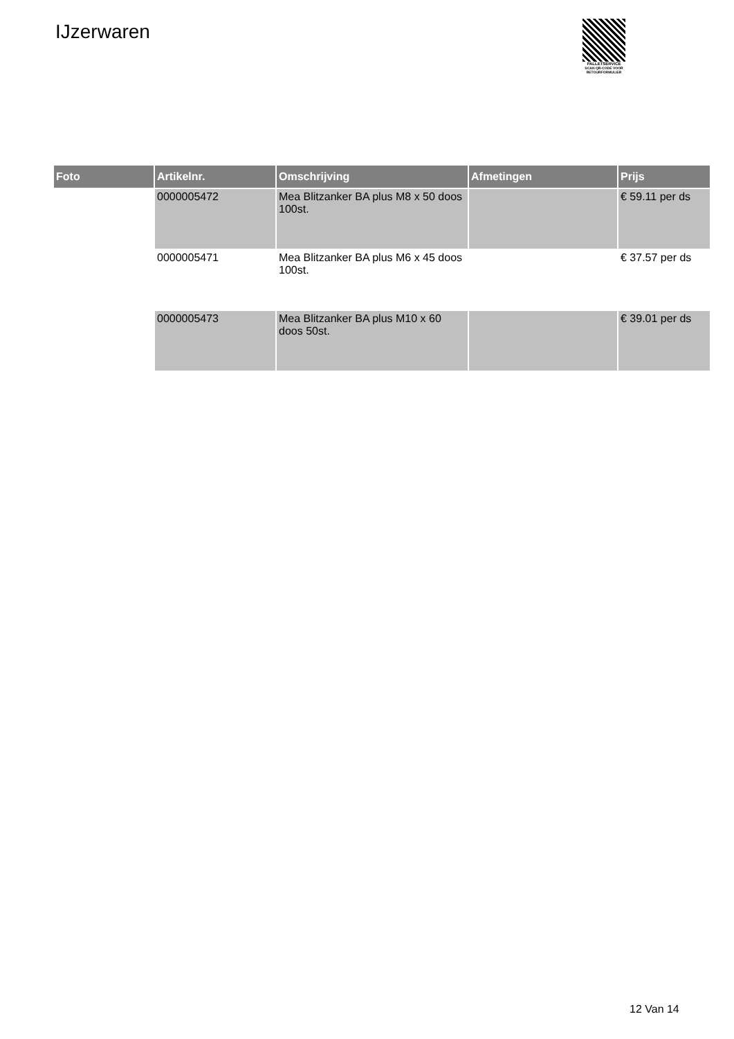IJzerwaren
PALLETSERVICE
SCAN QR-CODE VOOR
RETOURFORMULIER
| Foto | Artikelnr. | Omschrijving | Afmetingen | Prijs |
| --- | --- | --- | --- | --- |
| | 0000005472 | Mea Blitzanker BA plus M8 x 50 doos 100st. | | € 59.11 per ds |
| | 0000005471 | Mea Blitzanker BA plus M6 x 45 doos 100st. | | € 37.57 per ds |
| | 0000005473 | Mea Blitzanker BA plus M10 x 60 doos 50st. | | € 39.01 per ds |
12 Van 14